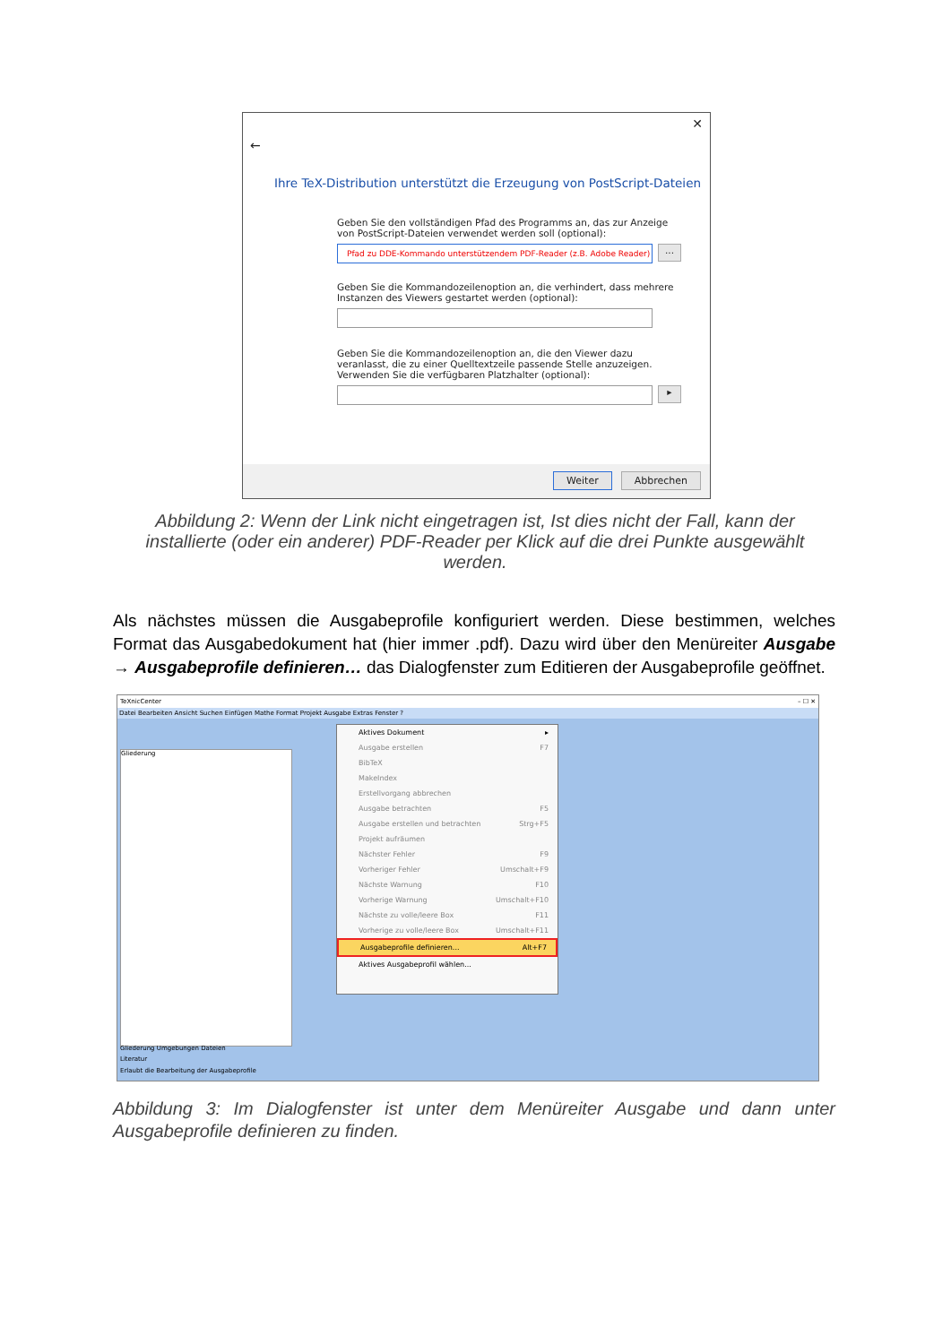✕
←
Ihre TeX-Distribution unterstützt die Erzeugung von PostScript-Dateien
Geben Sie den vollständigen Pfad des Programms an, das zur Anzeige von PostScript-Dateien verwendet werden soll (optional):
Pfad zu DDE-Kommando unterstützendem PDF-Reader (z.B. Adobe Reader)...
Geben Sie die Kommandozeilenoption an, die verhindert, dass mehrere Instanzen des Viewers gestartet werden (optional):
Geben Sie die Kommandozeilenoption an, die den Viewer dazu veranlasst, die zu einer Quelltextzeile passende Stelle anzuzeigen. Verwenden Sie die verfügbaren Platzhalter (optional):
▸
Weiter Abbrechen
Abbildung 2: Wenn der Link nicht eingetragen ist, Ist dies nicht der Fall, kann der installierte (oder ein anderer) PDF-Reader per Klick auf die drei Punkte ausgewählt werden.
Als nächstes müssen die Ausgabeprofile konfiguriert werden. Diese bestimmen, welches Format das Ausgabedokument hat (hier immer .pdf). Dazu wird über den Menüreiter Ausgabe → Ausgabeprofile definieren… das Dialogfenster zum Editieren der Ausgabeprofile geöffnet.
TeXnicCenter – ☐ ✕
Datei Bearbeiten Ansicht Suchen Einfügen Mathe Format Projekt Ausgabe Extras Fenster ?
Gliederung
Gliederung Umgebungen Dateien
Literatur
Erlaubt die Bearbeitung der Ausgabeprofile
Aktives Dokument ▸
Ausgabe erstellen F7
BibTeX
MakeIndex
Erstellvorgang abbrechen
Ausgabe betrachten F5
Ausgabe erstellen und betrachten Strg+F5
Projekt aufräumen
Nächster Fehler F9
Vorheriger Fehler Umschalt+F9
Nächste Warnung F10
Vorherige Warnung Umschalt+F10
Nächste zu volle/leere Box F11
Vorherige zu volle/leere Box Umschalt+F11
Ausgabeprofile definieren... Alt+F7
Aktives Ausgabeprofil wählen...
Abbildung 3: Im Dialogfenster ist unter dem Menüreiter Ausgabe und dann unter Ausgabeprofile definieren zu finden.